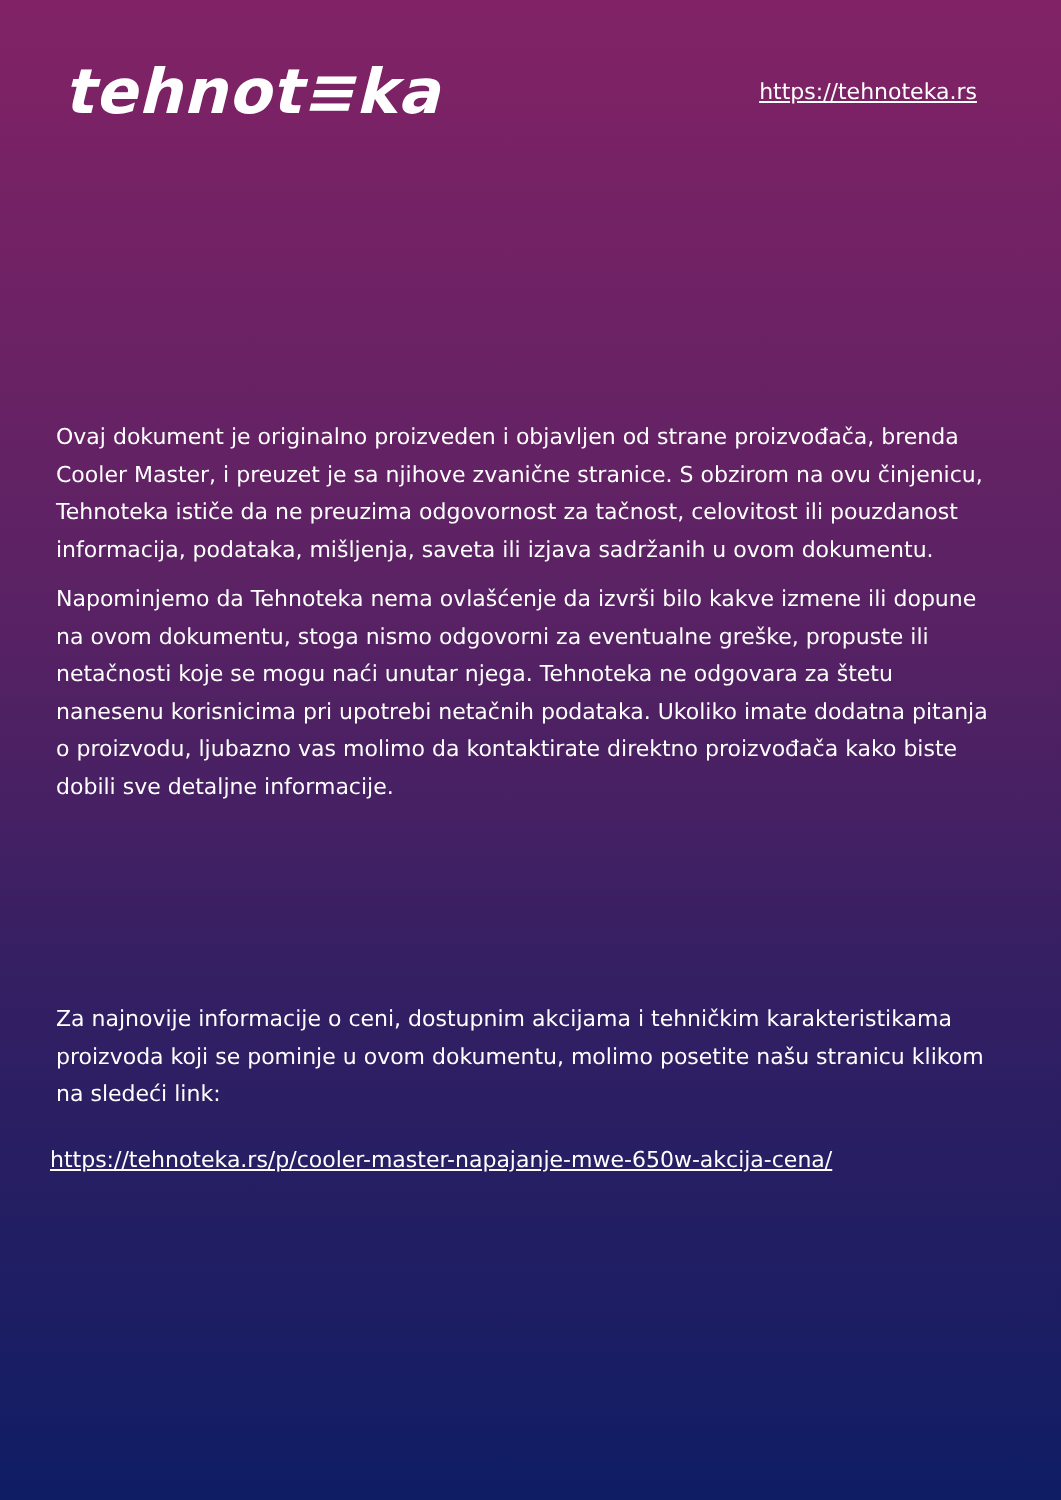tehnot≡ka
https://tehnoteka.rs
Ovaj dokument je originalno proizveden i objavljen od strane proizvođača, brenda Cooler Master, i preuzet je sa njihove zvanične stranice. S obzirom na ovu činjenicu, Tehnoteka ističe da ne preuzima odgovornost za tačnost, celovitost ili pouzdanost informacija, podataka, mišljenja, saveta ili izjava sadržanih u ovom dokumentu.
Napominjemo da Tehnoteka nema ovlašćenje da izvrši bilo kakve izmene ili dopune na ovom dokumentu, stoga nismo odgovorni za eventualne greške, propuste ili netačnosti koje se mogu naći unutar njega. Tehnoteka ne odgovara za štetu nanesenu korisnicima pri upotrebi netačnih podataka. Ukoliko imate dodatna pitanja o proizvodu, ljubazno vas molimo da kontaktirate direktno proizvođača kako biste dobili sve detaljne informacije.
Za najnovije informacije o ceni, dostupnim akcijama i tehničkim karakteristikama proizvoda koji se pominje u ovom dokumentu, molimo posetite našu stranicu klikom na sledeći link:
https://tehnoteka.rs/p/cooler-master-napajanje-mwe-650w-akcija-cena/